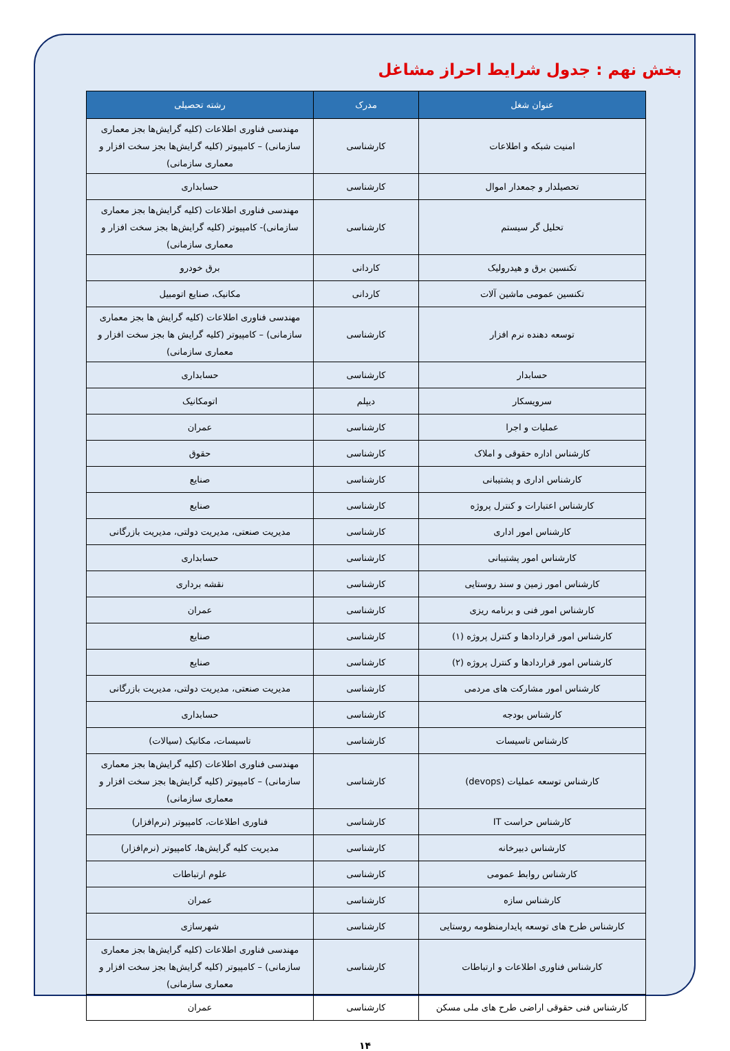بخش نهم : جدول شرایط احراز مشاغل
| عنوان شغل | مدرک | رشته تحصیلی |
| --- | --- | --- |
| امنیت شبکه و اطلاعات | کارشناسی | مهندسی فناوری اطلاعات (کلیه گرایش‌ها بجز معماری سازمانی) – کامپیوتر (کلیه گرایش‌ها بجز سخت افزار و معماری سازمانی) |
| تحصیلدار و جمعدار اموال | کارشناسی | حسابداری |
| تحلیل گر سیستم | کارشناسی | مهندسی فناوری اطلاعات (کلیه گرایش‌ها بجز معماری سازمانی)- کامپیوتر (کلیه گرایش‌ها بجز سخت افزار و معماری سازمانی) |
| تکنسین برق و هیدرولیک | کاردانی | برق خودرو |
| تکنسین عمومی ماشین آلات | کاردانی | مکانیک، صنایع اتومبیل |
| توسعه دهنده نرم افزار | کارشناسی | مهندسی فناوری اطلاعات (کلیه گرایش ها بجز معماری سازمانی) – کامپیوتر (کلیه گرایش ها بجز سخت افزار و معماری سازمانی) |
| حسابدار | کارشناسی | حسابداری |
| سرویسکار | دیپلم | اتومکانیک |
| عملیات و اجرا | کارشناسی | عمران |
| کارشناس اداره حقوقی و املاک | کارشناسی | حقوق |
| کارشناس اداری و پشتیبانی | کارشناسی | صنایع |
| کارشناس اعتبارات و کنترل پروژه | کارشناسی | صنایع |
| کارشناس امور اداری | کارشناسی | مدیریت صنعتی، مدیریت دولتی، مدیریت بازرگانی |
| کارشناس امور پشتیبانی | کارشناسی | حسابداری |
| کارشناس امور زمین و سند روستایی | کارشناسی | نقشه برداری |
| کارشناس امور فنی و برنامه ریزی | کارشناسی | عمران |
| کارشناس امور قراردادها و کنترل پروژه (۱) | کارشناسی | صنایع |
| کارشناس امور قراردادها و کنترل پروژه (۲) | کارشناسی | صنایع |
| کارشناس امور مشارکت های مردمی | کارشناسی | مدیریت صنعتی، مدیریت دولتی، مدیریت بازرگانی |
| کارشناس بودجه | کارشناسی | حسابداری |
| کارشناس تاسیسات | کارشناسی | تاسیسات، مکانیک (سیالات) |
| کارشناس توسعه عملیات (devops) | کارشناسی | مهندسی فناوری اطلاعات (کلیه گرایش‌ها بجز معماری سازمانی) – کامپیوتر (کلیه گرایش‌ها بجز سخت افزار و معماری سازمانی) |
| کارشناس حراست IT | کارشناسی | فناوری اطلاعات، کامپیوتر (نرم‌افزار) |
| کارشناس دبیرخانه | کارشناسی | مدیریت کلیه گرایش‌ها، کامپیوتر (نرم‌افزار) |
| کارشناس روابط عمومی | کارشناسی | علوم ارتباطات |
| کارشناس سازه | کارشناسی | عمران |
| کارشناس طرح های توسعه پایدارمنظومه روستایی | کارشناسی | شهرسازی |
| کارشناس فناوری اطلاعات و ارتباطات | کارشناسی | مهندسی فناوری اطلاعات (کلیه گرایش‌ها بجز معماری سازمانی) – کامپیوتر (کلیه گرایش‌ها بجز سخت افزار و معماری سازمانی) |
| کارشناس فنی حقوقی اراضی طرح های ملی مسکن | کارشناسی | عمران |
۱۴